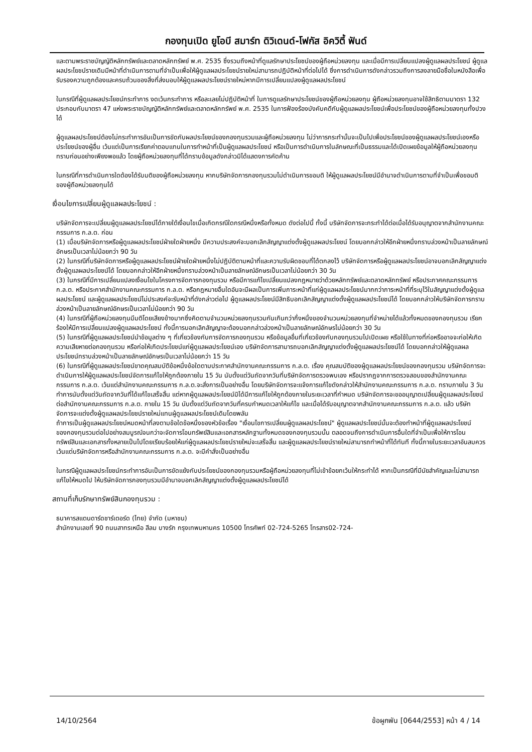กองทุนเปิด ยูโอบี สมาร์ท ดิวิเดนด์-โฟกัส อิควิตี้ ฟันด์
และตามพระราชบัญญัติหลักทรัพย์และตลาดหลักทรัพย์ พ.ศ. 2535 ซึ่งรวมถึงหน้าที่ดูแลรักษาประโยชน์ของผู้ถือหน่วยลงทุน และเมื่อมีการเปลี่ยนแปลงผู้ดูแลผลประโยชน์ ผู้ดูแลผลประโยชน์รายเดิมมีหน้าที่ดำเนินการตามที่จำเป็นเพื่อให้ผู้ดูแลผลประโยชน์รายใหม่สามารถปฏิบัติหน้าที่ต่อไปได้ ซึ่งการดำเนินการดังกล่าวรวมถึงการลงลายมือชื่อในหนังสือเพื่อรับรองความถูกต้องและครบถ้วนของสิ่งที่ส่งมอบให้ผู้ดูแลผลประโยชน์รายใหม่หากมีการเปลี่ยนแปลงผู้ดูแลผลประโยชน์
ในกรณีที่ผู้ดูแลผลประโยชน์กระทำการ งดเว้นกระทำการ หรือละเลยไม่ปฏิบัติหน้าที่ ในการดูแลรักษาประโยชน์ของผู้ถือหน่วยลงทุน ผู้ถือหน่วยลงทุนอาจใช้สิทธิตามมาตรา 132 ประกอบกับมาตรา 47 แห่งพระราชบัญญัติหลักทรัพย์และตลาดหลักทรัพย์ พ.ศ. 2535 ในการฟ้องร้องบังคับคดีกับผู้ดูแลผลประโยชน์เพื่อประโยชน์ของผู้ถือหน่วยลงทุนทั้งปวงได้
ผู้ดูแลผลประโยชน์ต้องไม่กระทำการอันเป็นการขัดกับผลประโยชน์ของกองทุนรวมและผู้ถือหน่วยลงทุน ไม่ว่าการกระทำนั้นจะเป็นไปเพื่อประโยชน์ของผู้ดูแลผลประโยชน์เองหรือประโยชน์ของผู้อื่น เว้นแต่เป็นการเรียกค่าตอบแทนในการทำหน้าที่เป็นผู้ดูแลผลประโยชน์ หรือเป็นการดำเนินการในลักษณะที่เป็นธรรมและได้เปิดเผยข้อมูลให้ผู้ถือหน่วยลงทุนทราบก่อนอย่างเพียงพอแล้ว โดยผู้ถือหน่วยลงทุนที่ได้ทราบข้อมูลดังกล่าวมิได้แสดงการคัดค้าน
ในกรณีที่การดำเนินการใดต้องได้รับมติของผู้ถือหน่วยลงทุน หากบริษัทจัดการกองทุนรวมไม่ดำเนินการขอมติ ให้ผู้ดูแลผลประโยชน์มีอำนาจดำเนินการตามที่จำเป็นเพื่อขอมติของผู้ถือหน่วยลงทุนได้
เงื่อนไขการเปลี่ยนผู้ดูแลผลประโยชน์ :
บริษัทจัดการจะเปลี่ยนผู้ดูแลผลประโยชน์ได้ภายใต้เงื่อนไขเมื่อเกิดกรณีใดกรณีหนึ่งหรือทั้งหมด ดังต่อไปนี้ ทั้งนี้ บริษัทจัดการจะกระทำได้ต่อเมื่อได้รับอนุญาตจากสำนักงานคณะกรรมการ ก.ล.ต. ก่อน
(1) เมื่อบริษัทจัดการหรือผู้ดูแลผลประโยชน์ฝ่ายใดฝ่ายหนึ่ง มีความประสงค์จะบอกเลิกสัญญาแต่งตั้งผู้ดูแลผลประโยชน์ โดยบอกกล่าวให้อีกฝ่ายหนึ่งทราบล่วงหน้าเป็นลายลักษณ์อักษรเป็นเวลาไม่น้อยกว่า 90 วัน
(2) ในกรณีที่บริษัทจัดการหรือผู้ดูแลผลประโยชน์ฝ่ายใดฝ่ายหนึ่งไม่ปฏิบัติตามหน้าที่และความรับผิดชอบที่ได้ตกลงไว้ บริษัทจัดการหรือผู้ดูแลผลประโยชน์อาจบอกเลิกสัญญาแต่งตั้งผู้ดูแลผลประโยชน์ได้ โดยบอกกล่าวให้อีกฝ่ายหนึ่งทราบล่วงหน้าเป็นลายลักษณ์อักษรเป็นเวลาไม่น้อยกว่า 30 วัน
(3) ในกรณีที่มีการเปลี่ยนแปลงเงื่อนไขในโครงการจัดการกองทุนรวม หรือมีการแก้ไขเปลี่ยนแปลงกฎหมายว่าด้วยหลักทรัพย์และตลาดหลักทรัพย์ หรือประกาศคณะกรรมการ ก.ล.ต. หรือประกาศสำนักงานคณะกรรมการ ก.ล.ต. หรือกฎหมายอื่นใดอันจะมีผลเป็นการเพิ่มภาระหน้าที่แก่ผู้ดูแลผลประโยชน์มากกว่าภาระหน้าที่ที่ระบุไว้ในสัญญาแต่งตั้งผู้ดูแลผลประโยชน์ และผู้ดูแลผลประโยชน์ไม่ประสงค์จะรับหน้าที่ดังกล่าวต่อไป ผู้ดูแลผลประโยชน์มีสิทธิบอกเลิกสัญญาแต่งตั้งผู้ดูแลผลประโยชน์ได้ โดยบอกกล่าวให้บริษัทจัดการทราบล่วงหน้าเป็นลายลักษณ์อักษรเป็นเวลาไม่น้อยกว่า 90 วัน
(4) ในกรณีที่ผู้ถือหน่วยลงทุนมีมติโดยเสียงข้างมากซึ่งคิดตามจำนวนหน่วยลงทุนรวมกันเกินกว่ากึ่งหนึ่งของจำนวนหน่วยลงทุนที่จำหน่ายได้แล้วทั้งหมดของกองทุนรวม เรียกร้องให้มีการเปลี่ยนแปลงผู้ดูแลผลประโยชน์ ทั้งนี้การบอกเลิกสัญญาจะต้องบอกกล่าวล่วงหน้าเป็นลายลักษณ์อักษรไม่น้อยกว่า 30 วัน
(5) ในกรณีที่ผู้ดูแลผลประโยชน์นำข้อมูลต่าง ๆ ที่เกี่ยวข้องกับการจัดการกองทุนรวม หรือข้อมูลอื่นที่เกี่ยวข้องกับกองทุนรวมไปเปิดเผย หรือใช้ในทางที่ก่อหรืออาจจะก่อให้เกิดความเสียหายต่อกองทุนรวม หรือก่อให้เกิดประโยชน์แก่ผู้ดูแลผลประโยชน์เอง บริษัทจัดการสามารถบอกเลิกสัญญาแต่งตั้งผู้ดูแลผลประโยชน์ได้ โดยบอกกล่าวให้ผู้ดูแลผลประโยชน์ทราบล่วงหน้าเป็นลายลักษณ์อักษรเป็นเวลาไม่น้อยกว่า 15 วัน
(6) ในกรณีที่ผู้ดูแลผลประโยชน์ขาดคุณสมบัติข้อหนึ่งข้อใดตามประกาศสำนักงานคณะกรรมการ ก.ล.ต. เรื่อง คุณสมบัติของผู้ดูแลผลประโยชน์ของกองทุนรวม บริษัทจัดการจะดำเนินการให้ผู้ดูแลผลประโยชน์จัดการแก้ไขให้ถูกต้องภายใน 15 วัน นับตั้งแต่วันถัดจากวันที่บริษัทจัดการตรวจพบเอง หรือปรากฏจากการตรวจสอบของสำนักงานคณะกรรมการ ก.ล.ต. เว้นแต่สำนักงานคณะกรรมการ ก.ล.ต.จะสั่งการเป็นอย่างอื่น โดยบริษัทจัดการจะแจ้งการแก้ไขดังกล่าวให้สำนักงานคณะกรรมการ ก.ล.ต. ทราบภายใน 3 วันทำการนับตั้งแต่วันถัดจากวันที่ได้แก้ไขเสร็จสิ้น แต่หากผู้ดูแลผลประโยชน์มิได้มีการแก้ไขให้ถูกต้องภายในระยะเวลาที่กำหนด บริษัทจัดการจะขออนุญาตเปลี่ยนผู้ดูแลผลประโยชน์ต่อสำนักงานคณะกรรมการ ก.ล.ต. ภายใน 15 วัน นับตั้งแต่วันถัดจากวันที่ครบกำหนดเวลาให้แก้ไข และเมื่อได้รับอนุญาตจากสำนักงานคณะกรรมการ ก.ล.ต. แล้ว บริษัทจัดการจะแต่งตั้งผู้ดูแลผลประโยชน์รายใหม่แทนผู้ดูแลผลประโยชน์เดิมโดยพลัน
ถ้าการเป็นผู้ดูแลผลประโยชน์หมดหน้าที่ลงตามข้อใดข้อหนึ่งของหัวข้อเรื่อง "เงื่อนไขการเปลี่ยนผู้ดูแลผลประโยชน์" ผู้ดูแลผลประโยชน์นั้นจะต้องทำหน้าที่ผู้ดูแลผลประโยชน์ของกองทุนรวมต่อไปอย่างสมบูรณ์จนกว่าจะจัดการโอนทรัพย์สินและเอกสารหลักฐานทั้งหมดของกองทุนรวมนั้น ตลอดจนถึงการดำเนินการอื่นใดที่จำเป็นเพื่อให้การโอนทรัพย์สินและเอกสารทั้งหลายเป็นไปโดยเรียบร้อยให้แก่ผู้ดูแลผลประโยชน์รายใหม่จะเสร็จสิ้น และผู้ดูแลผลประโยชน์รายใหม่สามารถทำหน้าที่ได้ทันที ทั้งนี้ภายในระยะเวลาอันสมควร เว้นแต่บริษัทจัดการหรือสำนักงานคณะกรรมการ ก.ล.ต. จะมีคำสั่งเป็นอย่างอื่น
ในกรณีผู้ดูแลผลประโยชน์กระทำการอันเป็นการขัดแย้งกับประโยชน์ของกองทุนรวมหรือผู้ถือหน่วยลงทุนที่ไม่เข้าข้อยกเว้นให้กระทำได้ หากเป็นกรณีที่มีนัยสำคัญและไม่สามารถแก้ไขให้หมดไป ให้บริษัทจัดการกองทุนรวมมีอำนาจบอกเลิกสัญญาแต่งตั้งผู้ดูแลผลประโยชน์ได้
สถานที่เก็บรักษาทรัพย์สินกองทุนรวม :
ธนาคารสแตนดาร์ดชาร์เตอร์ด (ไทย) จำกัด (มหาชน)
สำนักงานเลขที่ 90 ถนนสาทรเหนือ สีลม บางรัก กรุงเทพมหานคร 10500 โทรศัพท์ 02-724-5265 โทรสาร02-724-
14/10/2564 ข้อผูกพัน [0644/2553] หน้า 4 / 14